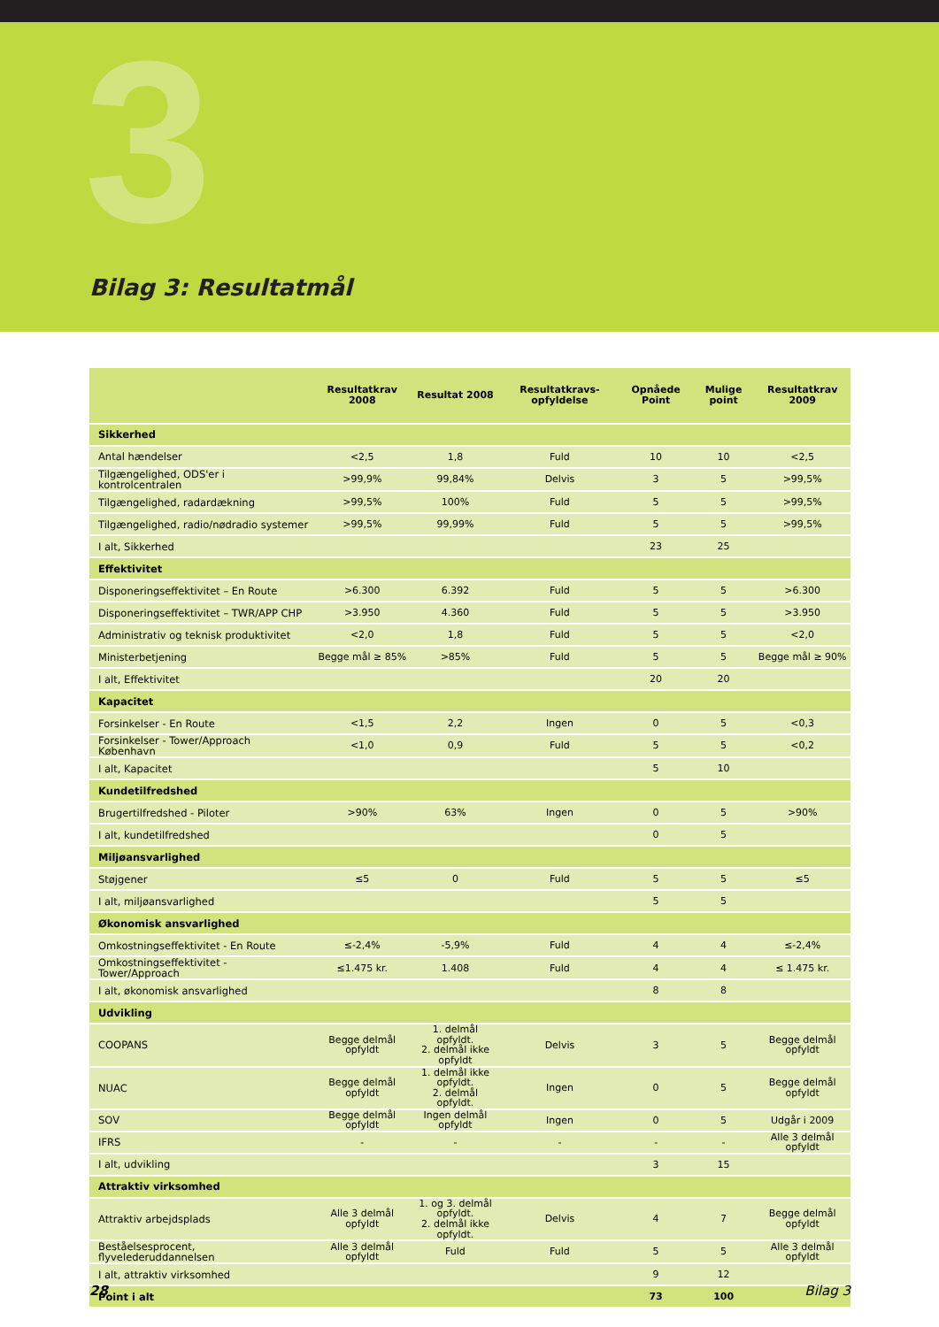3 Bilag 3: Resultatmål
| | Resultatkrav 2008 | Resultat 2008 | Resultatkravs-opfyldelse | Opnåede Point | Mulige point | Resultatkrav 2009 |
| --- | --- | --- | --- | --- | --- | --- |
| Sikkerhed | | | | | | |
| Antal hændelser | <2,5 | 1,8 | Fuld | 10 | 10 | <2,5 |
| Tilgængelighed, ODS'er i kontrolcentralen | >99,9% | 99,84% | Delvis | 3 | 5 | >99,5% |
| Tilgængelighed, radardækning | >99,5% | 100% | Fuld | 5 | 5 | >99,5% |
| Tilgængelighed, radio/nødradio systemer | >99,5% | 99,99% | Fuld | 5 | 5 | >99,5% |
| I alt, Sikkerhed | | | | 23 | 25 | |
| Effektivitet | | | | | | |
| Disponeringseffektivitet – En Route | >6.300 | 6.392 | Fuld | 5 | 5 | >6.300 |
| Disponeringseffektivitet – TWR/APP CHP | >3.950 | 4.360 | Fuld | 5 | 5 | >3.950 |
| Administrativ og teknisk produktivitet | <2,0 | 1,8 | Fuld | 5 | 5 | <2,0 |
| Ministerbetjening | Begge mål ≥ 85% | >85% | Fuld | 5 | 5 | Begge mål ≥ 90% |
| I alt, Effektivitet | | | | 20 | 20 | |
| Kapacitet | | | | | | |
| Forsinkelser - En Route | <1,5 | 2,2 | Ingen | 0 | 5 | <0,3 |
| Forsinkelser - Tower/Approach København | <1,0 | 0,9 | Fuld | 5 | 5 | <0,2 |
| I alt, Kapacitet | | | | 5 | 10 | |
| Kundetilfredshed | | | | | | |
| Brugertilfredshed - Piloter | >90% | 63% | Ingen | 0 | 5 | >90% |
| I alt, kundetilfredshed | | | | 0 | 5 | |
| Miljøansvarlighed | | | | | | |
| Støjgener | ≤5 | 0 | Fuld | 5 | 5 | ≤5 |
| I alt, miljøansvarlighed | | | | 5 | 5 | |
| Økonomisk ansvarlighed | | | | | | |
| Omkostningseffektivitet - En Route | ≤-2,4% | -5,9% | Fuld | 4 | 4 | ≤-2,4% |
| Omkostningseffektivitet - Tower/Approach | ≤1.475 kr. | 1.408 | Fuld | 4 | 4 | ≤ 1.475 kr. |
| I alt, økonomisk ansvarlighed | | | | 8 | 8 | |
| Udvikling | | | | | | |
| COOPANS | Begge delmål opfyldt | 1. delmål opfyldt. 2. delmål ikke opfyldt | Delvis | 3 | 5 | Begge delmål opfyldt |
| NUAC | Begge delmål opfyldt | 1. delmål ikke opfyldt. 2. delmål opfyldt. | Ingen | 0 | 5 | Begge delmål opfyldt |
| SOV | Begge delmål opfyldt | Ingen delmål opfyldt | Ingen | 0 | 5 | Udgår i 2009 |
| IFRS | - | - | - | - | - | Alle 3 delmål opfyldt |
| I alt, udvikling | | | | 3 | 15 | |
| Attraktiv virksomhed | | | | | | |
| Attraktiv arbejdsplads | Alle 3 delmål opfyldt | 1. og 3. delmål opfyldt. 2. delmål ikke opfyldt. | Delvis | 4 | 7 | Begge delmål opfyldt |
| Beståelsesprocent, flyvelederuddannelsen | Alle 3 delmål opfyldt | Fuld | Fuld | 5 | 5 | Alle 3 delmål opfyldt |
| I alt, attraktiv virksomhed | | | | 9 | 12 | |
| Point i alt | | | | 73 | 100 | |
28 Bilag 3